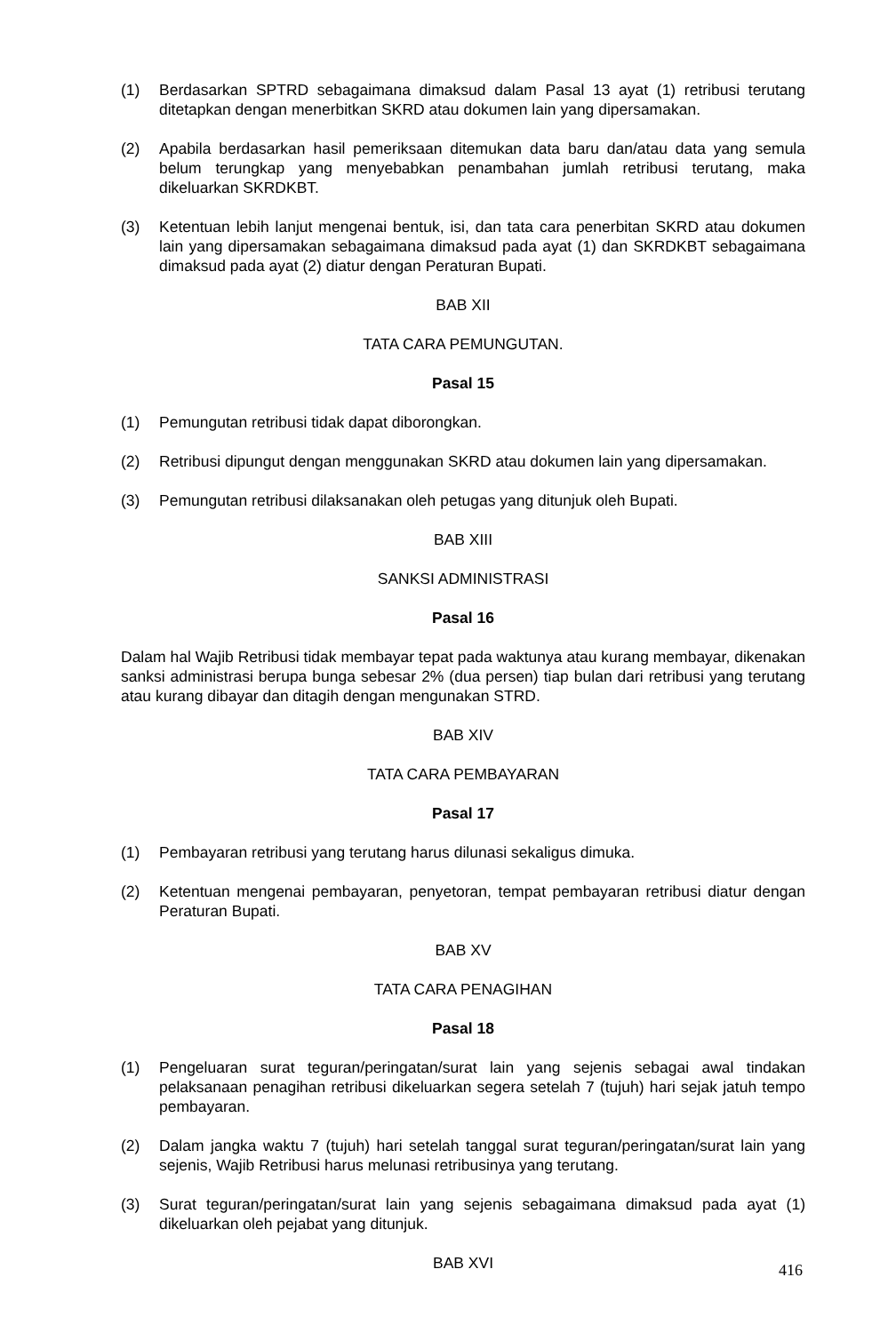(1) Berdasarkan SPTRD sebagaimana dimaksud dalam Pasal 13 ayat (1) retribusi terutang ditetapkan dengan menerbitkan SKRD atau dokumen lain yang dipersamakan.
(2) Apabila berdasarkan hasil pemeriksaan ditemukan data baru dan/atau data yang semula belum terungkap yang menyebabkan penambahan jumlah retribusi terutang, maka dikeluarkan SKRDKBT.
(3) Ketentuan lebih lanjut mengenai bentuk, isi, dan tata cara penerbitan SKRD atau dokumen lain yang dipersamakan sebagaimana dimaksud pada ayat (1) dan SKRDKBT sebagaimana dimaksud pada ayat (2) diatur dengan Peraturan Bupati.
BAB XII
TATA CARA PEMUNGUTAN.
Pasal 15
(1) Pemungutan retribusi tidak dapat diborongkan.
(2) Retribusi dipungut dengan menggunakan SKRD atau dokumen lain yang dipersamakan.
(3) Pemungutan retribusi dilaksanakan oleh petugas yang ditunjuk oleh Bupati.
BAB XIII
SANKSI ADMINISTRASI
Pasal 16
Dalam hal Wajib Retribusi tidak membayar tepat pada waktunya atau kurang membayar, dikenakan sanksi administrasi berupa bunga sebesar 2% (dua persen) tiap bulan dari retribusi yang terutang atau kurang dibayar dan ditagih dengan mengunakan STRD.
BAB XIV
TATA CARA PEMBAYARAN
Pasal 17
(1) Pembayaran retribusi yang terutang harus dilunasi sekaligus dimuka.
(2) Ketentuan mengenai pembayaran, penyetoran, tempat pembayaran retribusi diatur dengan Peraturan Bupati.
BAB XV
TATA CARA PENAGIHAN
Pasal 18
(1) Pengeluaran surat teguran/peringatan/surat lain yang sejenis sebagai awal tindakan pelaksanaan penagihan retribusi dikeluarkan segera setelah 7 (tujuh) hari sejak jatuh tempo pembayaran.
(2) Dalam jangka waktu 7 (tujuh) hari setelah tanggal surat teguran/peringatan/surat lain yang sejenis, Wajib Retribusi harus melunasi retribusinya yang terutang.
(3) Surat teguran/peringatan/surat lain yang sejenis sebagaimana dimaksud pada ayat (1) dikeluarkan oleh pejabat yang ditunjuk.
BAB XVI
416